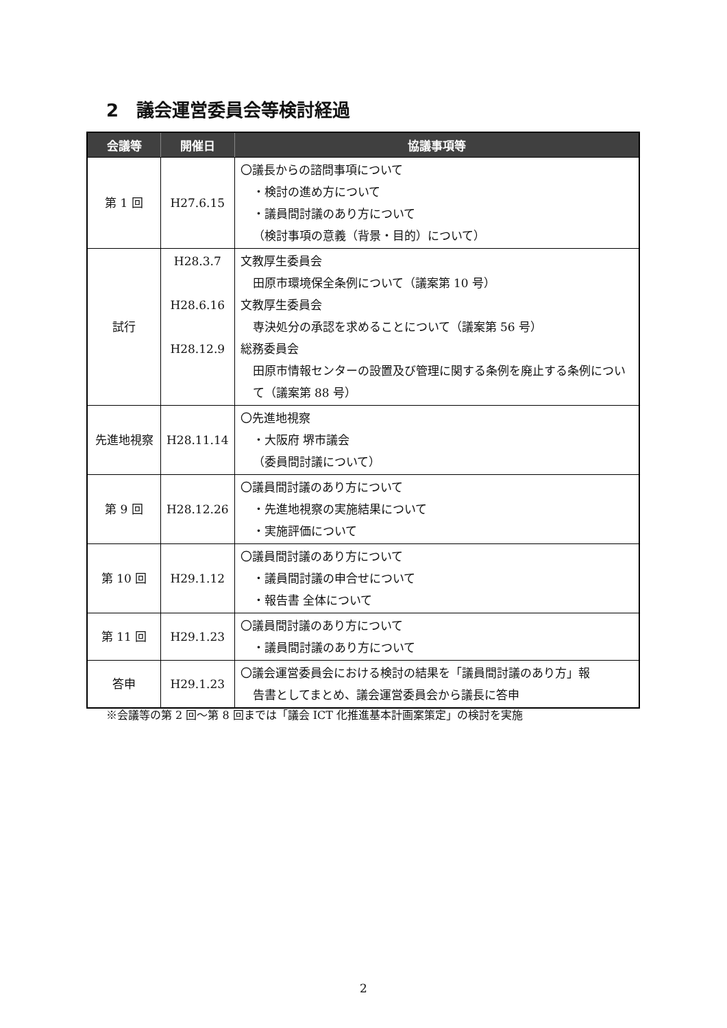2　議会運営委員会等検討経過
| 会議等 | 開催日 | 協議事項等 |
| --- | --- | --- |
| 第 1 回 | H27.6.15 | 〇議長からの諮問事項について ・検討の進め方について ・議員間討議のあり方について （検討事項の意義（背景・目的）について） |
| 試行 | H28.3.7 H28.6.16 H28.12.9 | 文教厚生委員会 田原市環境保全条例について（議案第 10 号） 文教厚生委員会 専決処分の承認を求めることについて（議案第 56 号） 総務委員会 田原市情報センターの設置及び管理に関する条例を廃止する条例について（議案第 88 号） |
| 先進地視察 | H28.11.14 | 〇先進地視察 ・大阪府 堺市議会 （委員間討議について） |
| 第 9 回 | H28.12.26 | 〇議員間討議のあり方について ・先進地視察の実施結果について ・実施評価について |
| 第 10 回 | H29.1.12 | 〇議員間討議のあり方について ・議員間討議の申合せについて ・報告書 全体について |
| 第 11 回 | H29.1.23 | 〇議員間討議のあり方について ・議員間討議のあり方について |
| 答申 | H29.1.23 | 〇議会運営委員会における検討の結果を「議員間討議のあり方」報 告書としてまとめ、議会運営委員会から議長に答申 |
※会議等の第 2 回～第 8 回までは「議会 ICT 化推進基本計画案策定」の検討を実施
2